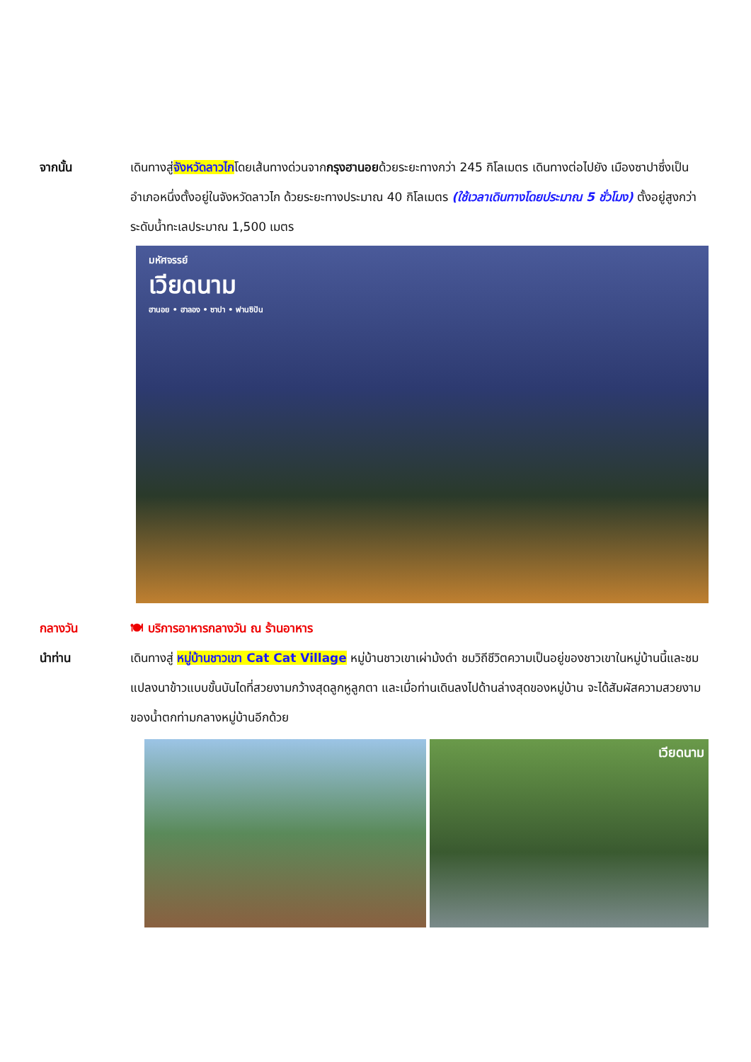จากนั้น เดินทางสู่จังหวัดลาวไกโดยเส้นทางด่วนจากกรุงฮานอยด้วยระยะทางกว่า 245 กิโลเมตร เดินทางต่อไปยัง เมืองซาปาซึ่งเป็นอำเภอหนึ่งตั้งอยู่ในจังหวัดลาวไก ด้วยระยะทางประมาณ 40 กิโลเมตร (ใช้เวลาเดินทางโดยประมาณ 5 ชั่วโมง) ตั้งอยู่สูงกว่าระดับน้ำทะเลประมาณ 1,500 เมตร
มหัศจรรย์
เวียดนาม
ฮานอย • ฮาลอง • ซาปา • ฟานซิปัน
กลางวัน 🍽 บริการอาหารกลางวัน ณ ร้านอาหาร
นำท่าน เดินทางสู่ หมู่บ้านชาวเขา Cat Cat Village หมู่บ้านชาวเขาเผ่าม้งดำ ชมวิถีชีวิตความเป็นอยู่ของชาวเขาในหมู่บ้านนี้และชมแปลงนาข้าวแบบขั้นบันไดที่สวยงามกว้างสุดลูกหูลูกตา และเมื่อท่านเดินลงไปด้านล่างสุดของหมู่บ้าน จะได้สัมผัสความสวยงามของน้ำตกท่ามกลางหมู่บ้านอีกด้วย
เวียดนาม